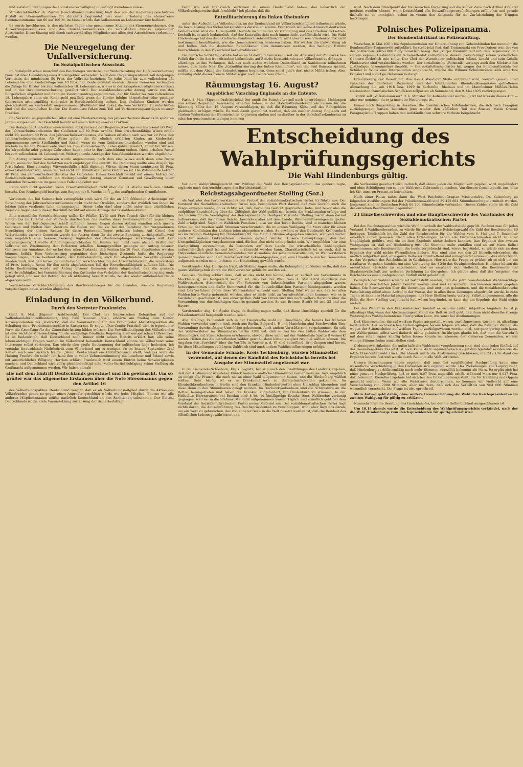und sozialen Erwägungen die Lohnsteuerermäßigung unbedingt vornehmen müsse.
Ministerialdirektor Dr. Zarden (Reichsfinanzministerium) hielt den von der Regierung geschätzten Ausfall an Steueraufkommen für durchaus begründet. Bei einer Erhöhung des steuerfreien Existenzminimums von 60 auf 100 M. im Monat würde das Aufkommen an Lohnsteuer fast halbiert.
Es wurde beschlossen, in den nächsten Tagen eine gemeinsame Sitzung des Steuerausschusses, des Aufwertungsausschusses und des Haushaltsausschusses zu veranstalten zwecks allgemeiner Aussprache. Diese Sitzung soll durch sachverständige Mitglieder aus allen drei Ausschüssen vorbereitet werden.
Die Neuregelung der Unfallversicherung.
Im Sozialpolitischen Ausschuß.
Im Sozialpolitischen Ausschuß des Reichstages wurde bei der Weiterberatung der Unfallversicherung zunächst über Gewährung eines Kindergeldes verhandelt. Nach dem Regierungsentwurf soll denjenigen Verletzten, die mindestens 50 Proz. der Vollrente beziehen, für jedes Kind bis zum vollendeten 15. Lebensjahre eine Kinderzulage von 10 Proz. der Rente gewährt werden. Unsere Genossen verlangten die Zulage für Kinder bis zum vollendeten 18. Lebensjahre, wie es in der Kriegsbeschädigtenversorgung und in der Invalidenversicherung gewährt wird. Der sozialdemokratische Antrag wurde von den Bürgerlichen abgelehnt und dann ein Zentrumsantrag angenommen, der für Kinder bis zum vollendeten 18. Lebensjahre dann ein Kindergeld gewährt, wenn die Kinder infolge körperlicher oder geistiger Gebrechen arbeitsunfähig sind oder in Berufsausbildung stehen. Den ehelichen Kindern werden gleichgestellt: an Kindesstatt angenommene, Stiefkinder und Enkel, die vom Verletzten zu unterhalten sind und die unehelichen Kinder. Die Beschlüsse fußen zum Teil auf Verbesserungsanträgen unserer Fraktion.
Für Verletzte im jugendlichen Alter ist eine Neufestsetzung des Jahresarbeitsverdienstes in späteren Jahren vorgesehen. Der Beschluß beruht auf einem Antrag unserer Fraktion.
Die Bezüge der Hinterbliebenen wurden entsprechend der Regierungsvorlage von insgesamt 60 Proz. des Jahresarbeitsverdienstes des Getöteten auf 80 Proz. erhöht. Eine erwerbsunfähige Witwe erhält nicht 20, sondern 40 Proz. des Jahresarbeitsverdienstes, die Waisen erhalten nach wie vor 20 Proz. des Jahresarbeitsverdienstes. Als Waise gelten die für ehelich erklärten Kinder, an Kindesstatt angenommene sowie Stiefkinder und Enkel, wenn sie vom Getöteten unterhalten worden sind und uneheliche Kinder. Waisenrente wird bis zum vollendeten 15. Lebensjahre gewährt, außer für Waisen, die körperliche oder geistige Gebrechen haben oder in Berufsausbildung stehen. Diese erhalten Rente bis zum vollendeten 18. Lebensjahre. Weitergehende Anträge der Sozialdemokraten wurden abgelehnt.
Ein Antrag unserer Genossen wurde angenommen, nach dem eine Witwe auch dann eine Rente erhält, wenn der Tod des Verletzten nach einjähriger Ehe eintritt. Die Regierung wollte eine dreijährige Frist haben. Eine einmalige Witwenbeihilfe erhält diejenige Witwe, deren Mann wenigstens 50 Proz. erwerbsbehindert war, wenn der Tod nicht auf Unfallfolgen zurückzuführen ist. Die Witwenhilfe beträgt 40 Proz. des Jahresarbeitsverdienstes des Getöteten. Dieser Beschluß beruht auf einem Antrag der Sozialdemokraten, nachdem ein weitergehender Antrag unserer Genossen auf Gewährung einer laufenden Witwenrente im genannten Falle abgelehnt war.
Rente wird nicht gewährt, wenn Erwerbsunfähigkeit nicht über die 13. Woche nach dem Unfalle besteht. Das Krankengeld beträgt vom Beginn der 5. Woche an 7/10 des maßgebenden Grundlohnes.
Verletzten, die bei Saisonarbeit verunglückt sind, wird für die an 300 fehlenden Arbeitstage zur Berechnung des Jahresarbeitsverdienstes nicht mehr der Ortslohn, sondern der wirklich von ihnen im letzten Jahre verdiente Lohn herangezogen. Dieser Lohn darf aber nicht unter dem ortsüblichen Tagelohn liegen. Auch dieser Beschluß beruht auf einem Antrage der Sozialdemokraten.
Eine wesentliche Verschlechterung wollte Dr. Pfeffer (DVP.) und Frau Teusch (Ztr.) für die kleinen Renten bis zu 15 Proz. der Vollrente durchsetzen. Sie wollten diese Rentenempfänger gegen ihren Willen von der Berufsgenossenschaft abfinden lassen. Gegen diesen Antrag wandten sich unsere Genossen und hielten dem Zentrum die Reden vor, die sie bei der Beratung der vorgesehenen Beseitigung der kleinen Renten für diese Rentenempfänger gehalten haben. Auf Grund des Widerstandes unserer Genossen wurde der Antrag dann für die zweite Beratung zurückgestellt, weil man angeblich eine bessere Fassung zugunsten der Rentenempfänger vorschlagen will. Der Regierungsentwurf wollte Abfindungsmöglichkeiten für Renten von nicht mehr als ein Drittel der Vollrente mit Zustimmung der Verletzten schaffen. Demgegenüber gelangte ein Antrag unserer Genossen zur Annahme, der es bei dem alten Zustande, daß Renten bis 20 Proz. abgefunden werden können, beläßt. Eine Verbesserung gegenüber dem bisherigen Zustande hatte die Regierung vorgeschlagen; diese bestand darin, daß Heilbehandlung auch für abgefundene Verletzte gewährt werden muß, und daß ferner bei eintretender Verschlechterung der Erwerbsfähigkeit, die mindestens 15 Proz. beträgt, Rente für den nicht abgefundenen Teil der Erwerbsunfähigkeit aufleben läßt. Die letzte Bestimmung wurde auf Antrag unserer Genossen dahin abgeändert, daß die gesamte Erwerbsunfähigkeit bei Verschlechterung des Zustandes des Verletzten der Rentenfestsetzung zugrunde gelegt wird, und nur der Betrag, der als Abfindung bezahlt wurde, bei der wieder auflebenden Rente abgezogen wird.
Vorgesehene Verschlechterungen des Beschwerdeweges für die Beamten, wie die Regierung vorgeschlagen hatte, wurden abgelehnt.
Einladung in den Völkerbund.
Durch den Vertreter Frankreichs.
Genf, 8. Mai. (Eigener Drahtbericht.) Der Chef der französischen Delegation auf der Waffenhandelskontrollkonferenz, Abg. Paul Boncour (Soz.), erklärte am Freitag dem Genfer Korrespondenten des „Vorwärts", daß die Voraussetzung für den Erfolg jeder Abrüstungsaktion die Schaffung einer Friedensatmosphäre in Europa sei. Er sagte: „Das Genfer Protokoll wird in irgendeiner Form die Grundlage für die Generalabrüstung bilden müssen. Die Vervollständigung des Völkerbundes ist eine wichtige Voraussetzung für die endgültige friedliche Regelung aller europäischen Differenzen. Es ist bedauerlich, daß Deutschland noch immer nicht seinen Beitritt erklärt hat; alle seine lebenswichtigen Fragen werden im Völkerbund behandelt. Deutschland könnte im Völkerbund seine Interessen selbst vertreten. Das würde eine große Entspannung der politischen Lage bedeuten. Ich verstehe Deutschlands Nichtbeitritt zum Völkerbund um so weniger, als im letzten September Graf Keßler mich ausdrücklich fragte: „Wenn Deutschland ein Eintrittsgesuch stellt, welches wird die Haltung Frankreichs sein?" Ich habe ihm in voller Uebereinstimmung mit Loucheur und Briand sowie mit ausdrücklicher Billigung Herriots erklärt: Frankreich wird einem Eintritt keine Schwierigkeiten machen, und Deutschland wird völlig gleichberechtigt unter voller Berücksichtigung seiner Stellung als Großmacht aufgenommen werden. Wir haben damals
alle mit dem Eintritt Deutschlands gerechnet und ihn gewünscht. Um so größer war das allgemeine Erstaunen über die Note Stresemanns gegen den Artikel 16
des Völkerbundspaktes. Deutschland vergißt, daß es als Völkerbundsmitglied durch die Aktion des Völkerbundes genau so gegen einen Angreifer geschützt würde wie jedes Mitglied. Ebenso wie alle anderen Mitgliedsstaaten müßte natürlich Deutschland an den Sanktionen teilnehmen. Der Eintritt Deutschlands ist die erste Voraussetzung zur Lösung der Sicherheitsfrage.
Denn wie soll Frankreich Vertrauen zu einem Deutschland haben, das beharrlich der Völkerbundsgemeinschaft fernbleibt? Ich glaube, daß die
Entmilitarisierung des linken Rheinufers
unter der Aufsicht des Völkerbundes, an der Deutschland als Völkerbundsmitglied teilnehmen würde, die beste Lösung des Sicherheitsproblems darstellen könnte. Frankreich will keine Annexion deutschen Gebietes und wird die Außenpolitik Herriots im Sinne der Verständigung und des Friedens fortsetzen. Deshalb ist es auch bedauerlich, daß der Kontrollbericht noch immer nicht veröffentlicht wird. Die Wahl Hindenburgs hat das demokratische Frankreich sehr enttäuscht, wird aber unsere Friedenspolitik nicht bestimmend beeinflussen, wie die Gemeindewahlen bewiesen haben. Wir warten die Entwicklung ab und hoffen, daß die deutschen Republikaner alles daransetzen werden, den baldigen Eintritt Deutschlands in den Völkerbund herbeizuführen."
Die deutsche Sozialdemokratie hat es nicht daran fehlen lassen, seit der Ablösung der Poincaréschen Politik durch die des französischen Linksblocks auf Beitritt Deutschlands zum Völkerbund zu drängen — allerdings ist das Verlangen, daß das nach außen wehrlose Deutschland an Sanktionen teilnehmen müsse, eine harte Nuß. Die „Entmilitarisierung des linken Rheinufers", von der Paul Boncour spricht, müßte mit dem Abzug der Ententetruppen beginnen, denn sonst gibt's dort nichts Militärisches. Aber vorläufig steht dieses fremde Militär sogar noch rechts vom Rhein.
Räumungstag 16. August?
Angeblicher Vorschlag Englands an die Entente.
Paris, 8. Mai. (Eigener Drahtbericht.) Der englische Botschafter soll nach unverbürgten Meldungen von seiner Regierung Anweisung erhalten haben, in der Botschafterkonferenz als Termin für die Räumung Kölns den 16. August vorzuschlagen, so daß die Räumung Kölns und des Ruhrgebiets gleichzeitig erfolgen würde. Es muß damit gerechnet werden, daß ein solcher Antrag Englands auf starken Widerstand der französischen Regierung stoßen und es darüber in der Botschafterkonferenz zu scharfen Auseinandersetzungen kommen
wird. Nach dem Standpunkt der französischen Regierung soll die Kölner Zone nach Artikel 429 erst geräumt werden können, wenn Deutschland alle Entwaffnungsverpflichtungen erfüllt hat und gerade deshalb sei es unmöglich, schon im voraus den Zeitpunkt für die Zurückziehung der Truppen festzulegen.
Polnisches Polizeipanama.
Der Bombenfabrikant im Polizeiauftrag.
Warschau, 8. Mai. (OE.) Die Sejmkommission zur Untersuchung von Geheimbünden hat nunmehr die Bombenaffäre Trojanowski aufgeklärt. Es steht jetzt fest, daß Trojanowski ein Provokateur war, der von der politischen Polizei 800 Zloty monatlich bezog. Der „Kurjer Poranny" teilt mit, daß Trojanowski laut seinem eigenen Geständnis ein Scheinattentat vorbereitete, dessen „Vereitelung" seinen polizeilichen Gönnern förderlich sein sollte. Der Chef der Warschauer politischen Polizei, Lenzki und sein Gehilfe Plonkiewicz sind verabschiedet worden. Der sozialistische „Robotnik" verlangt auch den Rücktritt des zuständigen Vizeministers Smolski. — Die sozialistische Partei hat wegen des Bombenattentats der Schüler in Wilna eine Interpellation eingebracht, welche die Wilnaer Schulzustände aufs schärfste kritisiert und sofortige Reformen verlangt.
Erleichterung der Besetzung. Wie von zuständiger Stelle mitgeteilt wird, werden gemäß einer zwischen der deutschen Regierung und der Interalliierten Rheinlandkommission getroffenen Abmachung die seit 1918 bzw. 1919 in Karlsruhe, Rheinau und im Mannheimer Mühlau-Hafen stationierten französischen Schiffskontrollposten ab Sonnabend, den 9. Mai 1925 zurückgezogen.
Trotzki soll „Volkskommissar", d. h. Minister für Außenhandel werden; jetzt hat Krassin dieses Amt — aber nur nominell, da er ja meist im Westeuropa ist.
Immer noch Bürgerkrieg in Brasilien. Die brasilianischen Aufständischen, die sich nach Paraguay zurückgezogen hatten, bedrohen jetzt wieder den südlichen Teil des Staates Matto Grosso. Paraguayische Truppen haben den Aufständischen schwere Verluste beigebracht.
Entscheidung des Wahlprüfungsgerichts
Die Wahl Hindenburgs gültig.
Vor dem Wahlprüfungsgericht zur Prüfung der Wahl des Reichspräsidenten, das gestern tagte, ergänzte nach den Ausführungen des Berichterstatters
Reichstagsabgeordneter Stelling (Soz.)
als Vertreter des Parteivorstandes den Protest der Sozialdemokratischen Partei. Er führte aus: Der Vorstand der Sozialdemokratischen Partei lege besonderen Wert darauf, daß vom Gericht auch die Frage erwogen werde, ob es richtig sei, daß, bevor das Gericht gesprochen habe, und bevor also die endgültige Entscheidung über die Gültigkeit der Wahl gefällt sei, bereits die Proklamation erfolge und der Termin für die Vereidigung des Reichspräsidenten festgesetzt wurde. Stelling macht dann darauf aufmerksam, daß im ganzen Reiche, besonders aber auf dem Lande, Wahlbeeinflussungen in großer Zahl erfolgt sind. Sogar im Wahlkreis Potsdam I, also vor den Toren Berlins, sind in manchen kleinen Orten bei der zweiten Wahl Stimmen verschwunden, die im ersten Wahlgang für Marx oder für einen anderen Kandidaten der Linksparteien abgegeben wurden. So erwähnt er den Gutsbezirk Kröhlendorf, wo im zweiten Wahlgang für Hindenburg 99, für Marx 1 Stimme abgegeben wurden, während vorher auch für andere Linksparteien Stimmen gezählt wurden. Unsere Behauptungen, daß hier Unregelmäßigkeiten vorgekommen sind, dürften also nicht unbegründet sein. Wir empfehlen hier eine Nachprüfung vorzunehmen, da besonders auf dem Lande die wirtschaftliche Abhängigkeit außerordentlich groß ist und leicht mißbraucht werden kann. Charakteristisch ist es auch, daß in Ostpreußen sämtliche Gemeindevorsteher mit Ausnahme der sozialdemokratischen, zu Wahlvorstehern gemacht worden sind. Der Reichsblock hat bekanntgegeben, daß eine Ehrenliste solcher Gemeinden aufgestellt werden solle, in denen nur Hindenburg gewählt wurde.
Vorsitzender Abg. Dr. Spahn fragt, ob Stelling sagen wolle, die Behauptung aufstellen wolle, daß das ganze Wahlergebnis durch die Wahlvorsteher gefälscht worden sei.
Genosse Stelling erklärt dazu, daß er das nicht tun könne, aber er verlieſt ein Vorkommnis in Mecklenburg, wo festgestellt worden ist, daß bei der Wahl vom 4. Mai 1924 allerdings von Wahlvorstehern Stimmzettel, die für Vertreter von linksstehenden Parteien abgegeben waren, herausgenommen und dafür Stimmzettel für die deutschvölkischen Parteien hineingesteckt worden sind. Das Verfahren gegen diese Wahlvorsteher schwebt noch. Stelling führt weiter aus, daß bei allen Wahlen harte Worte gebraucht werden, aber es dürfe nicht zu Verrufserklärungen kommen, wie es in Gardelegen geschehen ist. Aus einer großen Zahl von Orten sind uns noch weitere Berichte über die Verwendung von durchsichtigen Kuverts gesandt worden. So aus Bremen Bezirk 98 und 23 und aus Bayern.
Vorsitzender Abg. Dr. Spahn fragt, ob Stelling sagen wolle, daß diese Umschläge speziell für die Präsidentenwahl hergestellt worden seien.
Abg. Stelling: Es handelt sich in der Hauptsache wohl um Umschläge, die bereits bei früheren Wahlen verwendet worden sind. Auch aus Berlin, Belgard i. P. und Mannheim sind Beschwerden über Verwendung durchsichtiger Umschläge gekommen. Auch andere Vorstöße sind vorgekommen. So teilt der Wahlvorsteher im Stimmbezirk Berlin 1200 mit, daß in drei bis vier Fällen Wähler aus dem Stimmbezirk mit Stimmscheinen erschienen, obwohl diese nicht auf der Wählerliste Spalte 8 vermerkt waren. Hätten das die betreffenden Wähler gewußt, dann hätten sie glatt zweimal wählen können. Die Angaben des „Vorwärts" über die Vorfälle in Werder a. d. W. sind zutreffend. Drei Zeugen sind bereit, für diese Mitteilungen zu bürgen. Zahlreich sind auch andere Wahlbeeinflussungen erfolgt.
In der Gemeinde Schaale, Kreis Tecklenburg, wurden Stimmzettel verwendet, auf denen der Kandidat des Reichsblocks bereits bei Ausgabe der Stimmzettel angekreuzt war.
In der Gemeinde Schönborn, Kreis Liegnitz, hat sich nach den Ermittlungen des Landrats ergeben, daß der Abstimmungsvorsteher Kunick mehrere amtliche Stimmzettel vorher verteilen ließ, angeblich an einige alte Frauen, die noch nie an einer Wahl teilgenommen hatten, und die Hindenburg wählen sollten. Sehr häufig ist es in Krankenhäusern zu Unregelmäßigkeiten gekommen. Im Elisabethkrankenhaus in Berlin sind den Kranken Hindenburgzettel ohne Umschlag übergeben und diese dann in den Stimmkasten gelegt worden. Im Birchowkrankenhaus sind die Schwestern an die Betten herangetreten und haben die Kranken aufgefordert, für Hindenburg zu stimmen. In der Heilstätte Herrnprotsch bei Breslau sind 8 bis 10 bettlägerige Kranke ihres Wahlrechts verlustig gegangen, weil sie in die Stationsliste nicht aufgenommen waren. Täglich und stündlich geht bei dem Vorstand der Sozialdemokratischen Partei neues Material ein. Der sozialdemokratischen Partei liegt nichts daran, die Amtseinführung des Reichspräsidenten zu verschleppen, wohl aber liegt uns daran, um ein Wort zu gebrauchen, das von anderer Seite in die Welt gesetzt worden ist, daß die Reinheit des öffentlichen Lebens gewährleistet und
die Verfassung gesichert wird dadurch, daß einem jeden die Möglichkeit gegeben wird, ungehindert und ohne Schädigung von seinem Wahlrecht Gebrauch zu machen. Von diesem Gesichtspunkt aus, bitte ich Sie, unseren Protest zu betrachten.
Nach einer Pause nahm dann das Wort Reichsbeauftragter Ministerialrat Dr. Kaisenberg zu folgenden Ausführungen: Bei der Präsidentenwahl sind 39 422 661 Stimmberechtigte ermittelt worden. Insgesamt sind im Deutschen Reich 68 200 Stimmbezirke vorhanden. Diesen Zahlen stelle ich die Zahl der einzelnen Beschwerden gegenüber:
23 Einzelbeschwerden und eine Hauptbeschwerde des Vorstandes der Sozialdemokratischen Partei.
Bei den Reichstagswahlen wird die Wahl innerhalb der Wahlverbände geprüft. Rechnet man für jeden Verband 5 Wahlbeschwerden, so würde für die gesamte Reichstagswahl die Zahl der Beschwerden 80 betragen. Tatsächlich ist die Zahl der Beschwerden für die Wahlen vom 4. Mai und 7. Dezember erheblich höher gewesen. Nach allen Erfahrungen haben alle Einzelbeschwerden nicht zu einer Ungültigkeit geführt, weil sie an dem Ergebnis nichts ändern konnten. Das Ergebnis des zweiten Wahlganges ist, daß auf Hindenburg 904 151 Stimmen mehr entfallen sind als auf Marx. Selbst angenommen, alle Beschwerden, die heute vorgebracht sind, wären begründet, so würde sich an dem Ergebnis der Wahl nichts Wesentliches ändern. Nun sind aber von den 23 Einzelbeschwerden, die amtlich aufgeklärt sind, eine ganze Reihe als unzutreffend und unbegründet erwiesen. Was übrig bleibt, ist das Vorgehen des Reichsblocks in Gardelegen. Hier wäre die Frage zu prüfen, ob es sich um ein strafbares Vorgehen handelt, um eine Verletzung des § 240 des Strafgesetzbuches. Hierüber hätten die ordentlichen Gerichte zu entscheiden, und es empfiehlt sich vielleicht, die Beschwerde der Staatsanwaltschaft zur weiteren Verfolgung zu übergeben. Ich glaube aber, daß das Vorgehen des Reichsblocks einen maßgebenden Einfluß nicht gehabt hat.
Bezüglich der Wahlumschläge ist festgestellt worden, daß die jetzt beanstandeten Wahlumschläge dauernd in den letzten Jahren benutzt worden sind und zu keinerlei Beschwerden Anlaß gegeben haben. Die Beschwerden über die Umschläge sind erst jetzt gekommen, und die sozialdemokratische Parteileitung erließ einen Aufruf in der Presse, der in allen ihren Zeitungen abgedruckt wurde. In zehn Tagen ist dann das Material eingegangen, das Herr Stelling heute vortrug. Selbst angenommen, alle die Fälle, die Herr Stelling vorgebracht hat, wären begründet, so kann das am Ergebnis der Wahl nichts ändern.
Bei den Wahlen in den Krankenhäusern handelt es sich um lauter subjektive Angaben. Es ist ja allerdings klar, wenn der Abstimmungsvorstand von Bett zu Bett geht, daß dann nicht dieselbe strenge Wahrung des Wahlgeheimnisses Platz greifen kann, wie sonst bei Abstimmungen.
Daß Stimmscheine, die auf weißem Papier ausgestellt waren, zurückgewiesen wurden, ist allerdings bedauerlich. Aus rechnerischen Ueberlegungen heraus folgere ich aber, daß die Zahl der Wähler, die wegen der Stimmscheine auf weißem Papier zurückgewiesen worden sind, nur ganz gering sein kann. Am Wahlergebnis selbst wird dadurch nichts geändert. Im übrigen glaube ich, daß man die Vorschrift mit dem roten Papier künftig fallen lassen könnte im Interesse der kleineren Gemeinden, wo nur wenige Stimmscheine auszustellen sind.
Ordnungswidrigkeiten, die außerhalb des Wahlraums vorgekommen sind, sind ohne jeden Einfluß auf das Gesamtergebnis. Bis jetzt ist noch keine Wahl organisatorisch so gut durchgeführt worden wie die letzte Präsidentenwahl. Um 6 Uhr abends wurde die Abstimmung geschlossen, um ½12 Uhr stand das Ergebnis bereits fest und wurde durch Radio in alle Welt verbreitet.
Unsere Berechnungen haben ergeben, daß auch bei sorgfältigster Nachprüfung kaum eine wesentliche Verschiebung in den Endzahlen sich ergeben würde. Das Probebeispiel von Leipzig zeigt, daß Hindenburg verhältnismäßig noch mehr Stimmen zugezählt bekommt als Marx. Es ergibt sich bei einer genauen Nachprüfung, daß er noch 0,07 Proz. zugezählt erhält, während Marx nur 0,027 Proz. dazubekommt. Dasselbe Ergebnis hat sich bei den Proben herausgestellt, die für Hamburg und Oppeln gemacht wurden. Wenn wir alle Wahlkreise durchrechnen, so kommen wir vielleicht auf eine Verschiebung von 2000 Stimmen, aber nie dazu, daß sich das Verhältnis von 904 000 Stimmen wesentlich verschiebt. Die Frage ist also spruchreif.
Mein Antrag geht dahin, ohne weitere Beweiserhebung die Wahl des Reichspräsidenten im zweiten Wahlgang für gültig zu erklären.
Nunmehr folgt die Beratung des Gerichtshofes, bei der die Oeffentlichkeit ausgeschlossen ist.
Um 10.15 abends wurde die Entscheidung des Wahlprüfungsgerichts verkündet, nach der die Wahl Hindenburgs zum Reichspräsidenten für gültig erklärt wird.